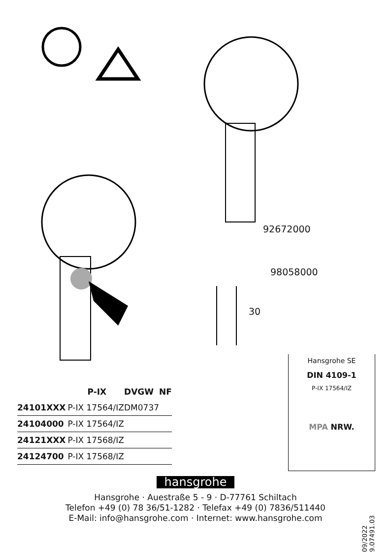92672000
98058000
30
| | P-IX | DVGW | NF |
| --- | --- | --- | --- |
| 24101XXX | P-IX 17564/IZ | DM0737 | |
| 24104000 | P-IX 17564/IZ | | |
| 24121XXX | P-IX 17568/IZ | | |
| 24124700 | P-IX 17568/IZ | | |
Hansgrohe SE
DIN 4109-1
P-IX 17564/IZ
MPA NRW.
hansgrohe
Hansgrohe · Auestraße 5 - 9 · D-77761 Schiltach
Telefon +49 (0) 78 36/51-1282 · Telefax +49 (0) 7836/511440
E-Mail: info@hansgrohe.com · Internet: www.hansgrohe.com
09/2022 9.07491.03